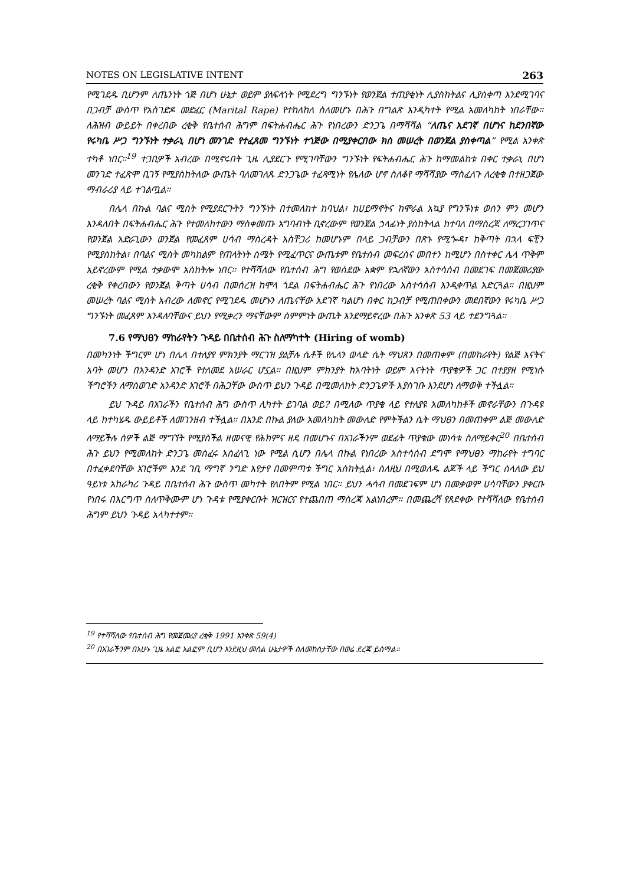NOTES ON LEGISLATIVE INTENT 263
የሚገደዱ ቢሆንም ለጤንነት ጎጅ በሆነ ሁኔታ ወይም ያለፍላጎት የሚደረግ ግንኙነት የወንጀል ተጠያቂነት ሊያስከትልና ሊያስቀጣ እንደሚገባና በጋብቻ ውስጥ የአስገድዶ መድፈር (Marital Rape) የተከለከለ ስለመሆኑ በሕጉ በግልጽ እንዲካተት የሚል አመለካከት ነበራቸው። ለሕዝብ ውይይት በቀረበው ረቂቅ የቤተሰብ ሕግም በፍትሐብሔር ሕጉ የነበረውን ድንጋጌ በማሻሻል “ለጤና አደገኛ በሆነና ከደንበኛው የሩካቤ ሥጋ ግንኙነት ተቃራኒ በሆነ መንገድ የተፈጸመ ግንኙነት ተጎጅው በሚያቀርበው ክስ መሠረት በወንጀል ያስቀጣል” የሚል አንቀጽ ተካቶ ነበር።<sup>19</sup> ተጋቢዎች አብረው በሚኖሩበት ጊዜ ሊያደርጉ የሚገባቸውን ግንኙነት የፍትሐብሔር ሕጉ ከማመልከቱ በቀር ተቃራኒ በሆነ መንገድ ተፈጽሞ ቢገኝ የሚያስከትለው ውጤት ባለመገለጹ ድንጋጌው ተፈጻሚነት የሌለው ሆኖ ስለቆየ ማሻሻያው ማስፈለጉ ለረቂቁ በተዘጋጀው ማብራሪያ ላይ ተገልጧል።
በሌላ በኩል ባልና ሚስት የሚያደርጉትን ግንኙነት በተመለከተ ከባህል፣ ከሀይማኖትና ከሞራል አኳያ የግንኙነቱ ወሰን ምን መሆን እንዳለበት በፍትሐብሔር ሕጉ የተመለከተውን ማስቀመጡ አግባብነት ቢኖረውም የወንጀል ኃላፊነት ያስከትላል ከተባለ በማስረጃ ለማረጋገጥና የወንጀል አድራጊውን ወንጀል የመፈጸም ሀሳብ ማስረዳት አስቸጋሪ ከመሆኑም በላይ ጋብቻውን በጽኑ የሚጐዳ፣ ከቅጣት በኋላ ፍቺን የሚያስከትል፣ በባልና ሚስት መካከልም የጠላትነት ስሜት የሚፈጥርና ውጤቱም የቤተሰብ መፍረስና መበተን ከሚሆን በስተቀር ሌላ ጥቅም አይኖረውም የሚል ተቃውሞ አስከትሎ ነበር። የተሻሻለው የቤተሰብ ሕግ የወሰደው አቋም የኋለኛውን አስተሳሰብ በመደገፍ በመጀመሪያው ረቂቅ የቀረበውን የወንጀል ቅጣት ሀሳብ በመሰረዝ ከሞላ ጎደል በፍትሐብሔር ሕጉ የነበረው አስተሳሰብ እንዲቀጥል አድርጓል። በዚህም መሠረት ባልና ሚስት አብረው ለመኖር የሚገደዱ መሆኑን ለጤናቸው አደገኛ ካልሆነ በቀር ከጋብቻ የሚጠበቀውን መደበኛውን የሩካቤ ሥጋ ግንኙነት መፈጸም እንዳለባቸውና ይህን የሚቃረን ማናቸውም ስምምነት ውጤት እንደማይኖረው በሕጉ አንቀጽ 53 ላይ ተደንግጓል።
7.6 የማህፀን ማከራየትን ጉዳይ በቤተሰብ ሕጉ ስለማካተት (Hiring of womb)
በመካንነት ችግርም ሆነ በሌላ በተለያየ ምክንያት ማርገዝ ያልቻሉ ሴቶች የሌላን ወላድ ሴት ማህጸን በመጠቀም (በመከራየት) የልጅ እናትና አባት መሆን በአንዳንድ አገሮች የተለመደ አሠራር ሆኗል። በዚህም ምክንያት ከአባትነት ወይም እናትነት ጥያቄዎች ጋር በተያያዘ የሚነሱ ችግሮችን ለማስወገድ አንዳንድ አገሮች በሕጋቸው ውስጥ ይህን ጉዳይ በሚመለከት ድንጋጌዎች እያስገቡ እንደሆነ ለማወቅ ተችሏል።
ይህ ጉዳይ በአገራችን የቤተሰብ ሕግ ውስጥ ሊካተት ይገባል ወይ? በሚለው ጥያቄ ላይ የተለያዩ አመለካከቶች መኖራቸውን በጉዳዩ ላይ ከተካሄዱ ውይይቶች ለመገንዘብ ተችሏል። በአንድ በኩል ያለው አመለካከት መውለድ የምትችልን ሴት ማህፀን በመጠቀም ልጅ መውለድ ለማይችሉ ሰዎች ልጅ ማግኘት የሚያስችል ዘመናዊ የሕክምና ዘዴ በመሆኑና በአገራችንም ወደፊት ጥያቄው መነሳቱ ስለማይቀር<sup>20</sup> በቤተሰብ ሕጉ ይህን የሚመለከት ድንጋጌ መስፈሩ አስፈላጊ ነው የሚል ሲሆን በሌላ በኩል የነበረው አስተሳሰብ ደግሞ የማህፀን ማከራየት ተግባር በተፈቀደባቸው አገሮችም እንደ ገቢ ማግኛ ንግድ እየታየ በመምጣቱ ችግር አስከትሏል፣ ስለዚህ በሚወለዱ ልጆች ላይ ችግር ስላለው ይህ ዓይነቱ አከራካሪ ጉዳይ በቤተሰብ ሕጉ ውስጥ መካተት የለበትም የሚል ነበር። ይህን ሓሳብ በመደገፍም ሆነ በመቃወም ሀሳባቸውን ያቀርቡ የነበሩ በእርግጥ ስለጥቅሙም ሆነ ጉዳቱ የሚያቀርቡት ዝርዝርና የተጨበጠ ማስረጃ አልነበረም። በመጨረሻ የጸደቀው የተሻሻለው የቤተሰብ ሕግም ይህን ጉዳይ አላካተተም።
<sup>19</sup> የተሻሻለው የቤተሰብ ሕግ የመጀመሪያ ረቂቅ 1991 አንቀጽ 59(4)
<sup>20</sup> በአገራችንም በአሁኑ ጊዜ አልፎ አልፎም ቢሆን እንደዚህ መሰል ሁኔታዎች ስለመከሰታቸው በወሬ ደረጃ ይሰማል።